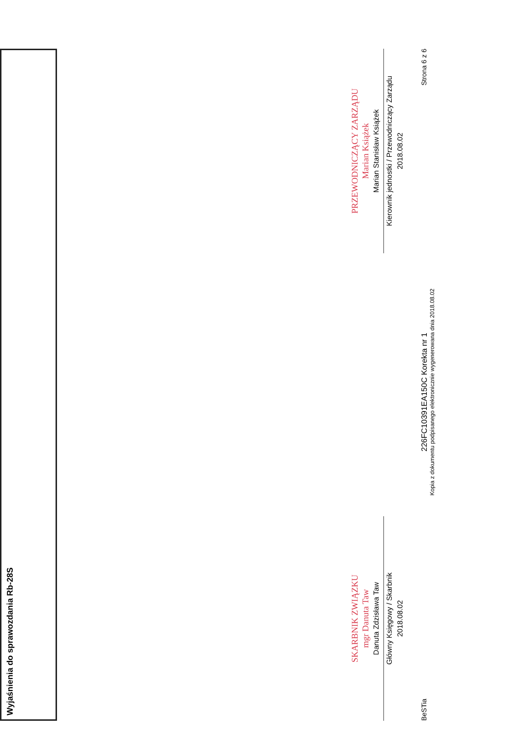Wyjaśnienia do sprawozdania Rb-28S
SKARBNIK ZWIĄZKU
mgr Danuta Taw
Danuta Zdzisława Taw
Główny Księgowy / Skarbnik
2018.08.02
PRZEWODNICZĄCY ZARZĄDU
Marian Książek
Marian Stanisław Książek
Kierownik jednostki / Przewodniczący Zarządu
2018.08.02
BeSTia
226FC10391EA150C Korekta nr 1
Kopia z dokumentu podpisanego elektronicznie wygenerowana dnia 2018.08.02
Strona 6 z 6